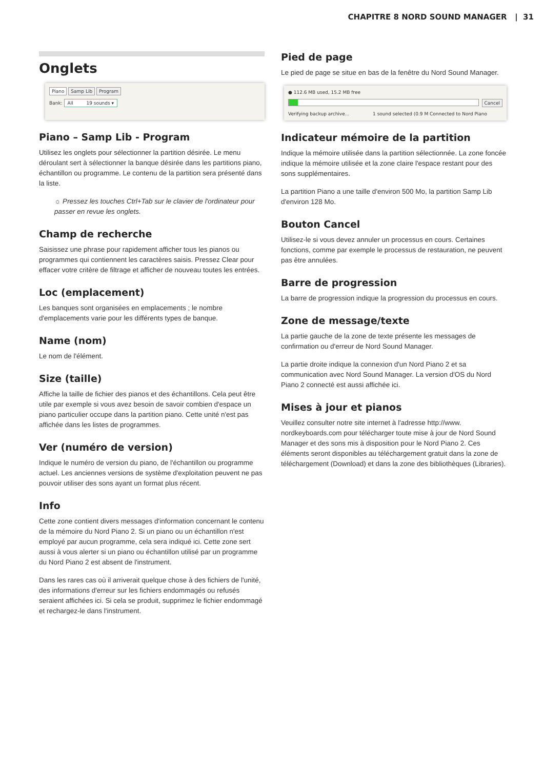CHAPITRE 8 NORD SOUND MANAGER | 31
Onglets
Piano Samp Lib Program
Bank: All 19 sounds ▾
Piano – Samp Lib - Program
Utilisez les onglets pour sélectionner la partition désirée. Le menu déroulant sert à sélectionner la banque désirée dans les partitions piano, échantillon ou programme. Le contenu de la partition sera présenté dans la liste.
☼ Pressez les touches Ctrl+Tab sur le clavier de l'ordinateur pour passer en revue les onglets.
Champ de recherche
Saisissez une phrase pour rapidement afficher tous les pianos ou programmes qui contiennent les caractères saisis. Pressez Clear pour effacer votre critère de filtrage et afficher de nouveau toutes les entrées.
Loc (emplacement)
Les banques sont organisées en emplacements ; le nombre d'emplacements varie pour les différents types de banque.
Name (nom)
Le nom de l'élément.
Size (taille)
Affiche la taille de fichier des pianos et des échantillons. Cela peut être utile par exemple si vous avez besoin de savoir combien d'espace un piano particulier occupe dans la partition piano. Cette unité n'est pas affichée dans les listes de programmes.
Ver (numéro de version)
Indique le numéro de version du piano, de l'échantillon ou programme actuel. Les anciennes versions de système d'exploitation peuvent ne pas pouvoir utiliser des sons ayant un format plus récent.
Info
Cette zone contient divers messages d'information concernant le contenu de la mémoire du Nord Piano 2. Si un piano ou un échantillon n'est employé par aucun programme, cela sera indiqué ici. Cette zone sert aussi à vous alerter si un piano ou échantillon utilisé par un programme du Nord Piano 2 est absent de l'instrument.
Dans les rares cas où il arriverait quelque chose à des fichiers de l'unité, des informations d'erreur sur les fichiers endommagés ou refusés seraient affichées ici. Si cela se produit, supprimez le fichier endommagé et rechargez-le dans l'instrument.
Pied de page
Le pied de page se situe en bas de la fenêtre du Nord Sound Manager.
● 112.6 MB used, 15.2 MB free
Cancel
Verifying backup archive... 1 sound selected (0.9 M Connected to Nord Piano
Indicateur mémoire de la partition
Indique la mémoire utilisée dans la partition sélectionnée. La zone foncée indique la mémoire utilisée et la zone claire l'espace restant pour des sons supplémentaires.
La partition Piano a une taille d'environ 500 Mo, la partition Samp Lib d'environ 128 Mo.
Bouton Cancel
Utilisez-le si vous devez annuler un processus en cours. Certaines fonctions, comme par exemple le processus de restauration, ne peuvent pas être annulées.
Barre de progression
La barre de progression indique la progression du processus en cours.
Zone de message/texte
La partie gauche de la zone de texte présente les messages de confirmation ou d'erreur de Nord Sound Manager.
La partie droite indique la connexion d'un Nord Piano 2 et sa communication avec Nord Sound Manager. La version d'OS du Nord Piano 2 connecté est aussi affichée ici.
Mises à jour et pianos
Veuillez consulter notre site internet à l'adresse http://www. nordkeyboards.com pour télécharger toute mise à jour de Nord Sound Manager et des sons mis à disposition pour le Nord Piano 2. Ces éléments seront disponibles au téléchargement gratuit dans la zone de téléchargement (Download) et dans la zone des bibliothèques (Libraries).